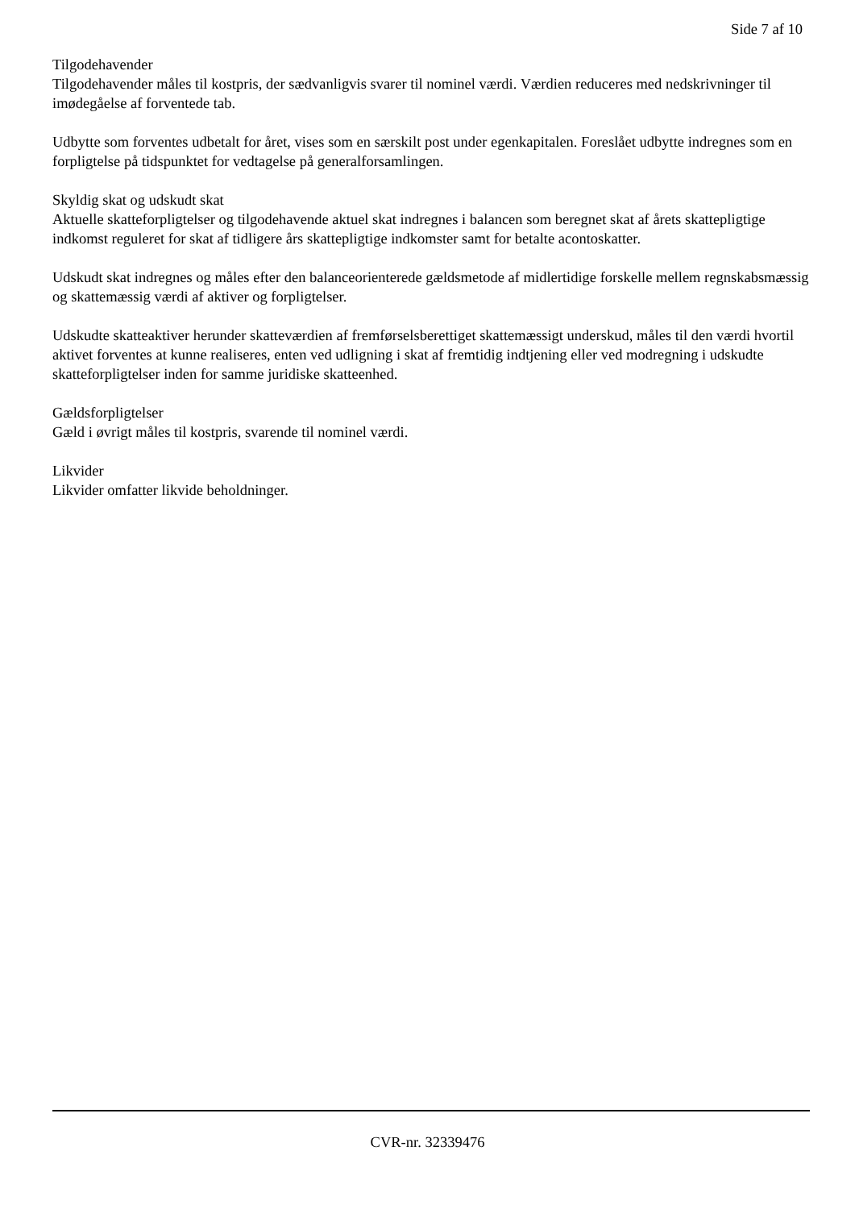Side 7 af 10
Tilgodehavender
Tilgodehavender måles til kostpris, der sædvanligvis svarer til nominel værdi. Værdien reduceres med nedskrivninger til imødegåelse af forventede tab.
Udbytte som forventes udbetalt for året, vises som en særskilt post under egenkapitalen. Foreslået udbytte indregnes som en forpligtelse på tidspunktet for vedtagelse på generalforsamlingen.
Skyldig skat og udskudt skat
Aktuelle skatteforpligtelser og tilgodehavende aktuel skat indregnes i balancen som beregnet skat af årets skattepligtige indkomst reguleret for skat af tidligere års skattepligtige indkomster samt for betalte acontoskatter.
Udskudt skat indregnes og måles efter den balanceorienterede gældsmetode af midlertidige forskelle mellem regnskabsmæssig og skattemæssig værdi af aktiver og forpligtelser.
Udskudte skatteaktiver herunder skatteværdien af fremførselsberettiget skattemæssigt underskud, måles til den værdi hvortil aktivet forventes at kunne realiseres, enten ved udligning i skat af fremtidig indtjening eller ved modregning i udskudte skatteforpligtelser inden for samme juridiske skatteenhed.
Gældsforpligtelser
Gæld i øvrigt måles til kostpris, svarende til nominel værdi.
Likvider
Likvider omfatter likvide beholdninger.
CVR-nr. 32339476